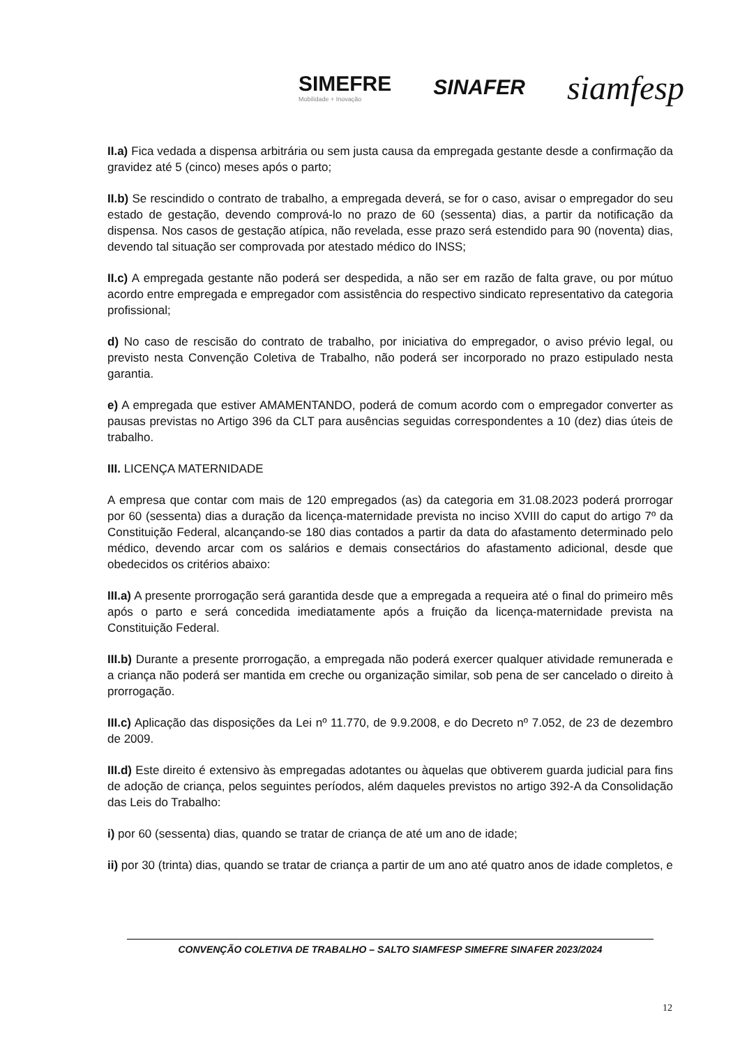SIMEFRE
Mobilidade + Inovação
SINAFER
siamfesp
II.a) Fica vedada a dispensa arbitrária ou sem justa causa da empregada gestante desde a confirmação da gravidez até 5 (cinco) meses após o parto;
II.b) Se rescindido o contrato de trabalho, a empregada deverá, se for o caso, avisar o empregador do seu estado de gestação, devendo comprová-lo no prazo de 60 (sessenta) dias, a partir da notificação da dispensa. Nos casos de gestação atípica, não revelada, esse prazo será estendido para 90 (noventa) dias, devendo tal situação ser comprovada por atestado médico do INSS;
II.c) A empregada gestante não poderá ser despedida, a não ser em razão de falta grave, ou por mútuo acordo entre empregada e empregador com assistência do respectivo sindicato representativo da categoria profissional;
d) No caso de rescisão do contrato de trabalho, por iniciativa do empregador, o aviso prévio legal, ou previsto nesta Convenção Coletiva de Trabalho, não poderá ser incorporado no prazo estipulado nesta garantia.
e) A empregada que estiver AMAMENTANDO, poderá de comum acordo com o empregador converter as pausas previstas no Artigo 396 da CLT para ausências seguidas correspondentes a 10 (dez) dias úteis de trabalho.
III. LICENÇA MATERNIDADE
A empresa que contar com mais de 120 empregados (as) da categoria em 31.08.2023 poderá prorrogar por 60 (sessenta) dias a duração da licença-maternidade prevista no inciso XVIII do caput do artigo 7º da Constituição Federal, alcançando-se 180 dias contados a partir da data do afastamento determinado pelo médico, devendo arcar com os salários e demais consectários do afastamento adicional, desde que obedecidos os critérios abaixo:
III.a) A presente prorrogação será garantida desde que a empregada a requeira até o final do primeiro mês após o parto e será concedida imediatamente após a fruição da licença-maternidade prevista na Constituição Federal.
III.b) Durante a presente prorrogação, a empregada não poderá exercer qualquer atividade remunerada e a criança não poderá ser mantida em creche ou organização similar, sob pena de ser cancelado o direito à prorrogação.
III.c) Aplicação das disposições da Lei nº 11.770, de 9.9.2008, e do Decreto nº 7.052, de 23 de dezembro de 2009.
III.d) Este direito é extensivo às empregadas adotantes ou àquelas que obtiverem guarda judicial para fins de adoção de criança, pelos seguintes períodos, além daqueles previstos no artigo 392-A da Consolidação das Leis do Trabalho:
i) por 60 (sessenta) dias, quando se tratar de criança de até um ano de idade;
ii) por 30 (trinta) dias, quando se tratar de criança a partir de um ano até quatro anos de idade completos, e
CONVENÇÃO COLETIVA DE TRABALHO – SALTO SIAMFESP SIMEFRE SINAFER 2023/2024
12